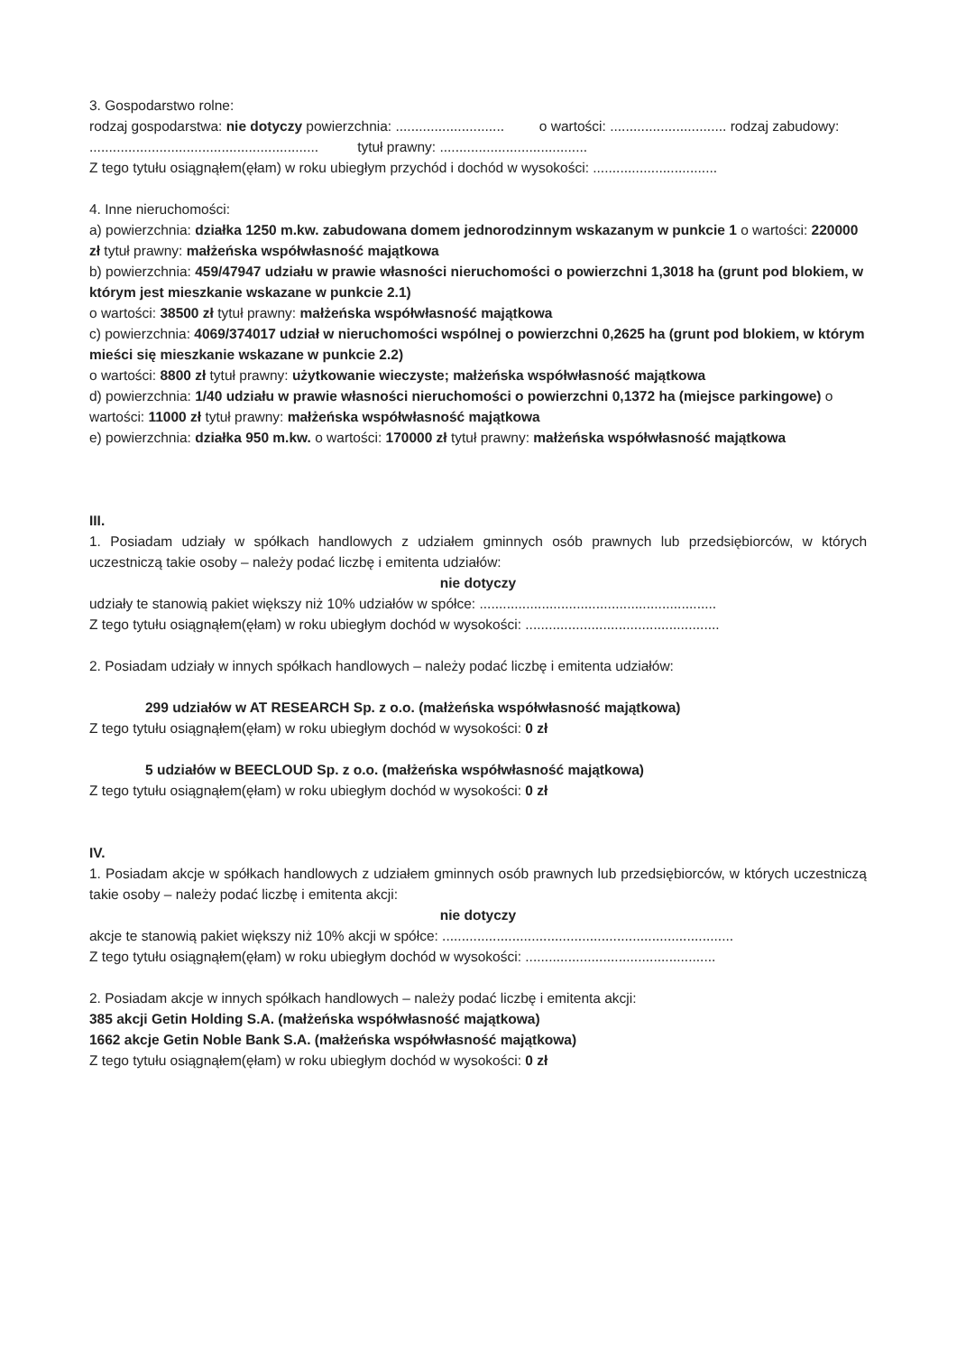3. Gospodarstwo rolne:
rodzaj gospodarstwa: nie dotyczy powierzchnia: ............................ o wartości: .............................. rodzaj zabudowy: ........................................................... tytuł prawny: ......................................
Z tego tytułu osiągnąłem(ęłam) w roku ubiegłym przychód i dochód w wysokości: ................................
4. Inne nieruchomości:
a) powierzchnia: działka 1250 m.kw. zabudowana domem jednorodzinnym wskazanym w punkcie 1 o wartości: 220000 zł tytuł prawny: małżeńska współwłasność majątkowa
b) powierzchnia: 459/47947 udziału w prawie własności nieruchomości o powierzchni 1,3018 ha (grunt pod blokiem, w którym jest mieszkanie wskazane w punkcie 2.1)
o wartości: 38500 zł tytuł prawny: małżeńska współwłasność majątkowa
c) powierzchnia: 4069/374017 udział w nieruchomości wspólnej o powierzchni 0,2625 ha (grunt pod blokiem, w którym mieści się mieszkanie wskazane w punkcie 2.2)
o wartości: 8800 zł tytuł prawny: użytkowanie wieczyste; małżeńska współwłasność majątkowa
d) powierzchnia: 1/40 udziału w prawie własności nieruchomości o powierzchni 0,1372 ha (miejsce parkingowe) o wartości: 11000 zł tytuł prawny: małżeńska współwłasność majątkowa
e) powierzchnia: działka 950 m.kw. o wartości: 170000 zł tytuł prawny: małżeńska współwłasność majątkowa
III.
1. Posiadam udziały w spółkach handlowych z udziałem gminnych osób prawnych lub przedsiębiorców, w których uczestniczą takie osoby – należy podać liczbę i emitenta udziałów:
nie dotyczy
udziały te stanowią pakiet większy niż 10% udziałów w spółce: .............................................................
Z tego tytułu osiągnąłem(ęłam) w roku ubiegłym dochód w wysokości: ..................................................
2. Posiadam udziały w innych spółkach handlowych – należy podać liczbę i emitenta udziałów:
299 udziałów w AT RESEARCH Sp. z o.o. (małżeńska współwłasność majątkowa)
Z tego tytułu osiągnąłem(ęłam) w roku ubiegłym dochód w wysokości: 0 zł
5 udziałów w BEECLOUD Sp. z o.o. (małżeńska współwłasność majątkowa)
Z tego tytułu osiągnąłem(ęłam) w roku ubiegłym dochód w wysokości: 0 zł
IV.
1. Posiadam akcje w spółkach handlowych z udziałem gminnych osób prawnych lub przedsiębiorców, w których uczestniczą takie osoby – należy podać liczbę i emitenta akcji:
nie dotyczy
akcje te stanowią pakiet większy niż 10% akcji w spółce: ...........................................................................
Z tego tytułu osiągnąłem(ęłam) w roku ubiegłym dochód w wysokości: .................................................
2. Posiadam akcje w innych spółkach handlowych – należy podać liczbę i emitenta akcji:
385 akcji Getin Holding S.A. (małżeńska współwłasność majątkowa)
1662 akcje Getin Noble Bank S.A. (małżeńska współwłasność majątkowa)
Z tego tytułu osiągnąłem(ęłam) w roku ubiegłym dochód w wysokości: 0 zł